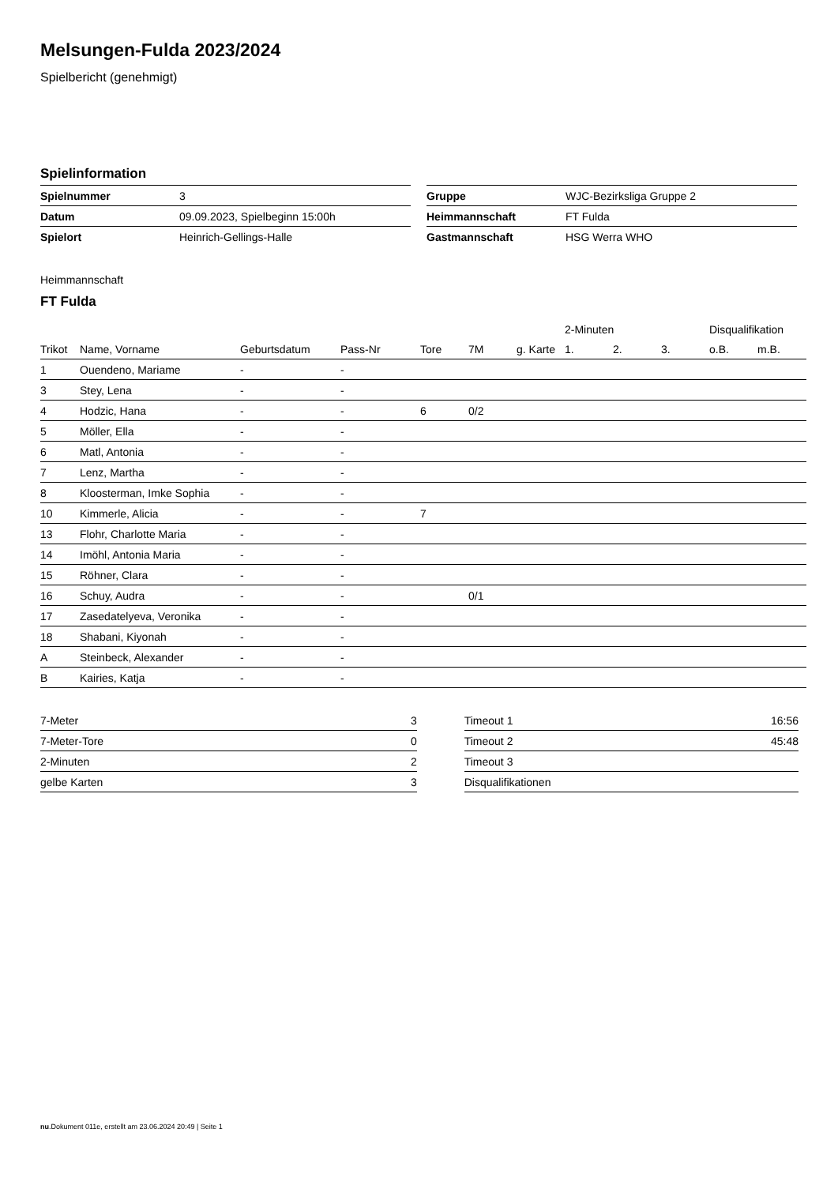Melsungen-Fulda 2023/2024
Spielbericht (genehmigt)
Spielinformation
| Spielnummer | 3 |
| Datum | 09.09.2023, Spielbeginn 15:00h |
| Spielort | Heinrich-Gellings-Halle |
| Gruppe | WJC-Bezirksliga Gruppe 2 |
| Heimmannschaft | FT Fulda |
| Gastmannschaft | HSG Werra WHO |
Heimmannschaft
FT Fulda
| | | | | | | | 2-Minuten | | | Disqualifikation | |
| --- | --- | --- | --- | --- | --- | --- | --- | --- | --- | --- | --- |
| Trikot | Name, Vorname | Geburtsdatum | Pass-Nr | Tore | 7M | g. Karte | 1. | 2. | 3. | o.B. | m.B. |
| 1 | Ouendeno, Mariame | - | - | | | | | | | | |
| 3 | Stey, Lena | - | - | | | | | | | | |
| 4 | Hodzic, Hana | - | - | 6 | 0/2 | | | | | | |
| 5 | Möller, Ella | - | - | | | | | | | | |
| 6 | Matl, Antonia | - | - | | | | | | | | |
| 7 | Lenz, Martha | - | - | | | | | | | | |
| 8 | Kloosterman, Imke Sophia | - | - | | | | | | | | |
| 10 | Kimmerle, Alicia | - | - | 7 | | | | | | | |
| 13 | Flohr, Charlotte Maria | - | - | | | | | | | | |
| 14 | Imöhl, Antonia Maria | - | - | | | | | | | | |
| 15 | Röhner, Clara | - | - | | | | | | | | |
| 16 | Schuy, Audra | - | - | | 0/1 | | | | | | |
| 17 | Zasedatelyeva, Veronika | - | - | | | | | | | | |
| 18 | Shabani, Kiyonah | - | - | | | | | | | | |
| A | Steinbeck, Alexander | - | - | | | | | | | | |
| B | Kairies, Katja | - | - | | | | | | | | |
| 7-Meter | 3 |
| 7-Meter-Tore | 0 |
| 2-Minuten | 2 |
| gelbe Karten | 3 |
| Timeout 1 | 16:56 |
| Timeout 2 | 45:48 |
| Timeout 3 | |
| Disqualifikationen | |
nu.Dokument 011e, erstellt am 23.06.2024 20:49 | Seite 1